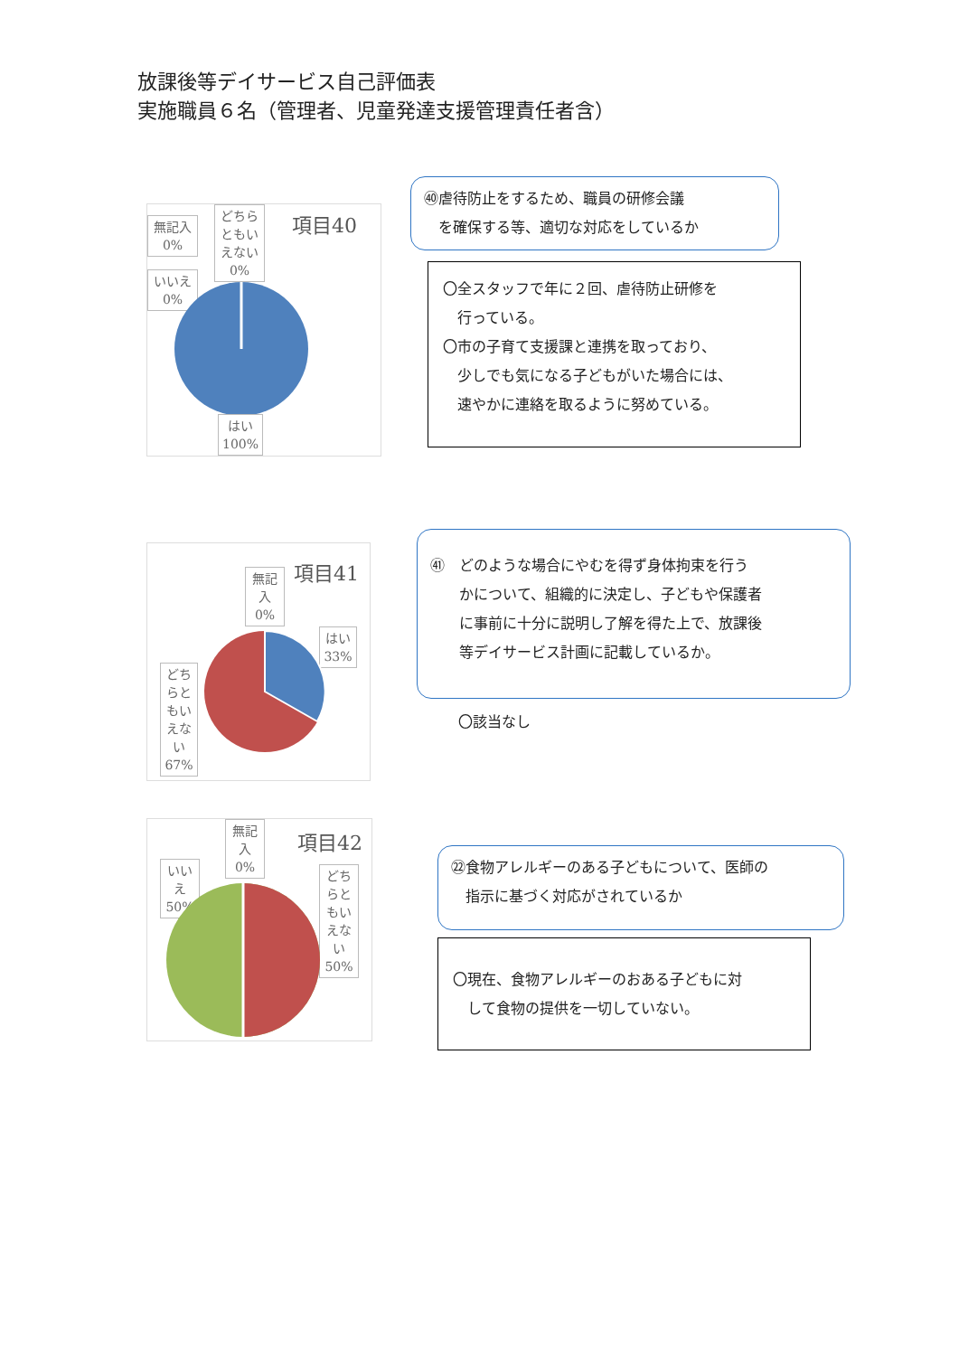放課後等デイサービス自己評価表
実施職員６名（管理者、児童発達支援管理責任者含）
項目40
無記入
0%
どちら
ともい
えない
0%
いいえ
0%
はい
100%
㊵虐待防止をするため、職員の研修会議
　を確保する等、適切な対応をしているか
〇全スタッフで年に２回、虐待防止研修を
　行っている。
〇市の子育て支援課と連携を取っており、
　少しでも気になる子どもがいた場合には、
　速やかに連絡を取るように努めている。
項目41
無記
入
0%
はい
33%
どち
らと
もい
えな
い
67%
㊶　どのような場合にやむを得ず身体拘束を行う
　　かについて、組織的に決定し、子どもや保護者
　　に事前に十分に説明し了解を得た上で、放課後
　　等デイサービス計画に記載しているか。
〇該当なし
項目42
無記
入
0%
いい
え
50%
どち
らと
もい
えな
い
50%
㉒食物アレルギーのある子どもについて、医師の
　指示に基づく対応がされているか
〇現在、食物アレルギーのおある子どもに対
　して食物の提供を一切していない。